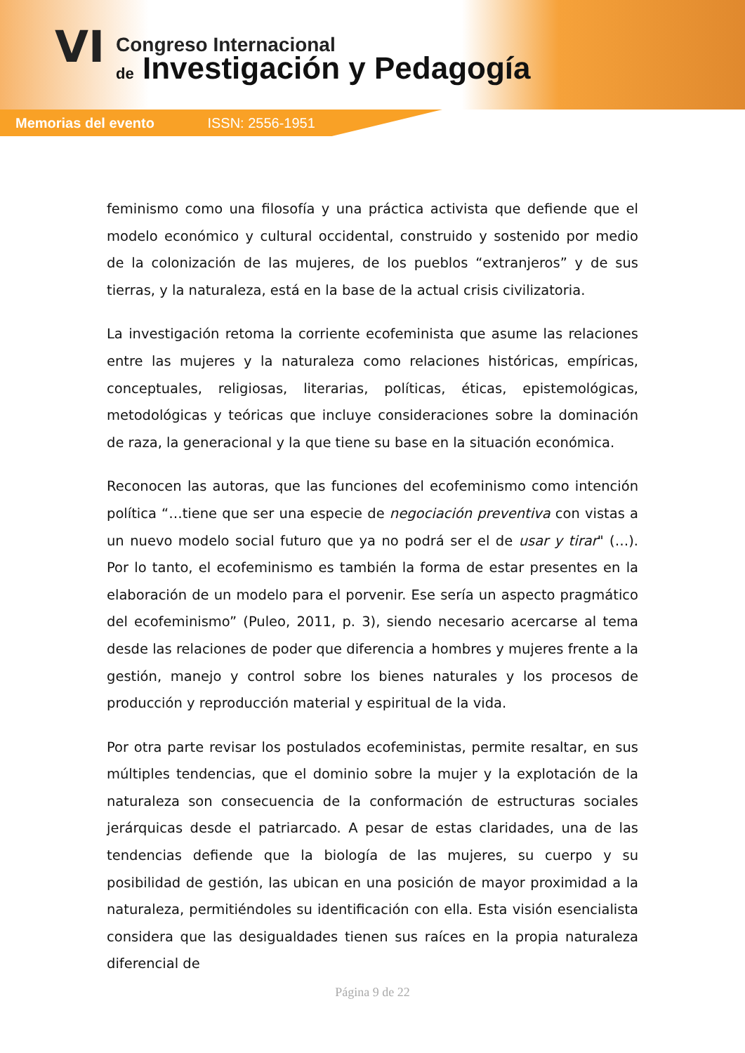VI Congreso Internacional
de Investigación y Pedagogía
Memorias del evento ISSN: 2556-1951
feminismo como una filosofía y una práctica activista que defiende que el modelo económico y cultural occidental, construido y sostenido por medio de la colonización de las mujeres, de los pueblos “extranjeros” y de sus tierras, y la naturaleza, está en la base de la actual crisis civilizatoria.
La investigación retoma la corriente ecofeminista que asume las relaciones entre las mujeres y la naturaleza como relaciones históricas, empíricas, conceptuales, religiosas, literarias, políticas, éticas, epistemológicas, metodológicas y teóricas que incluye consideraciones sobre la dominación de raza, la generacional y la que tiene su base en la situación económica.
Reconocen las autoras, que las funciones del ecofeminismo como intención política “…tiene que ser una especie de negociación preventiva con vistas a un nuevo modelo social futuro que ya no podrá ser el de usar y tirar" (…). Por lo tanto, el ecofeminismo es también la forma de estar presentes en la elaboración de un modelo para el porvenir. Ese sería un aspecto pragmático del ecofeminismo” (Puleo, 2011, p. 3), siendo necesario acercarse al tema desde las relaciones de poder que diferencia a hombres y mujeres frente a la gestión, manejo y control sobre los bienes naturales y los procesos de producción y reproducción material y espiritual de la vida.
Por otra parte revisar los postulados ecofeministas, permite resaltar, en sus múltiples tendencias, que el dominio sobre la mujer y la explotación de la naturaleza son consecuencia de la conformación de estructuras sociales jerárquicas desde el patriarcado. A pesar de estas claridades, una de las tendencias defiende que la biología de las mujeres, su cuerpo y su posibilidad de gestión, las ubican en una posición de mayor proximidad a la naturaleza, permitiéndoles su identificación con ella. Esta visión esencialista considera que las desigualdades tienen sus raíces en la propia naturaleza diferencial de
Página 9 de 22